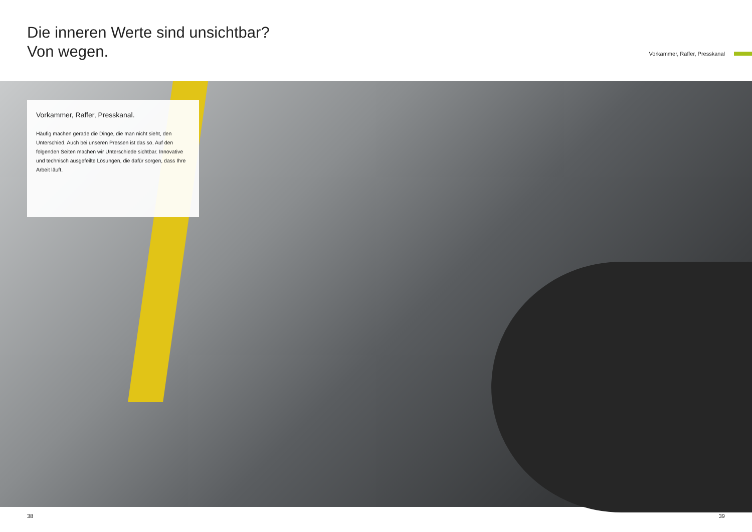Die inneren Werte sind unsichtbar?
Von wegen.
Vorkammer, Raffer, Presskanal
Vorkammer, Raffer, Presskanal.
Häufig machen gerade die Dinge, die man nicht sieht, den Unterschied. Auch bei unseren Pressen ist das so. Auf den folgenden Seiten machen wir Unterschiede sichtbar. Innovative und technisch ausgefeilte Lösungen, die dafür sorgen, dass Ihre Arbeit läuft.
38 39